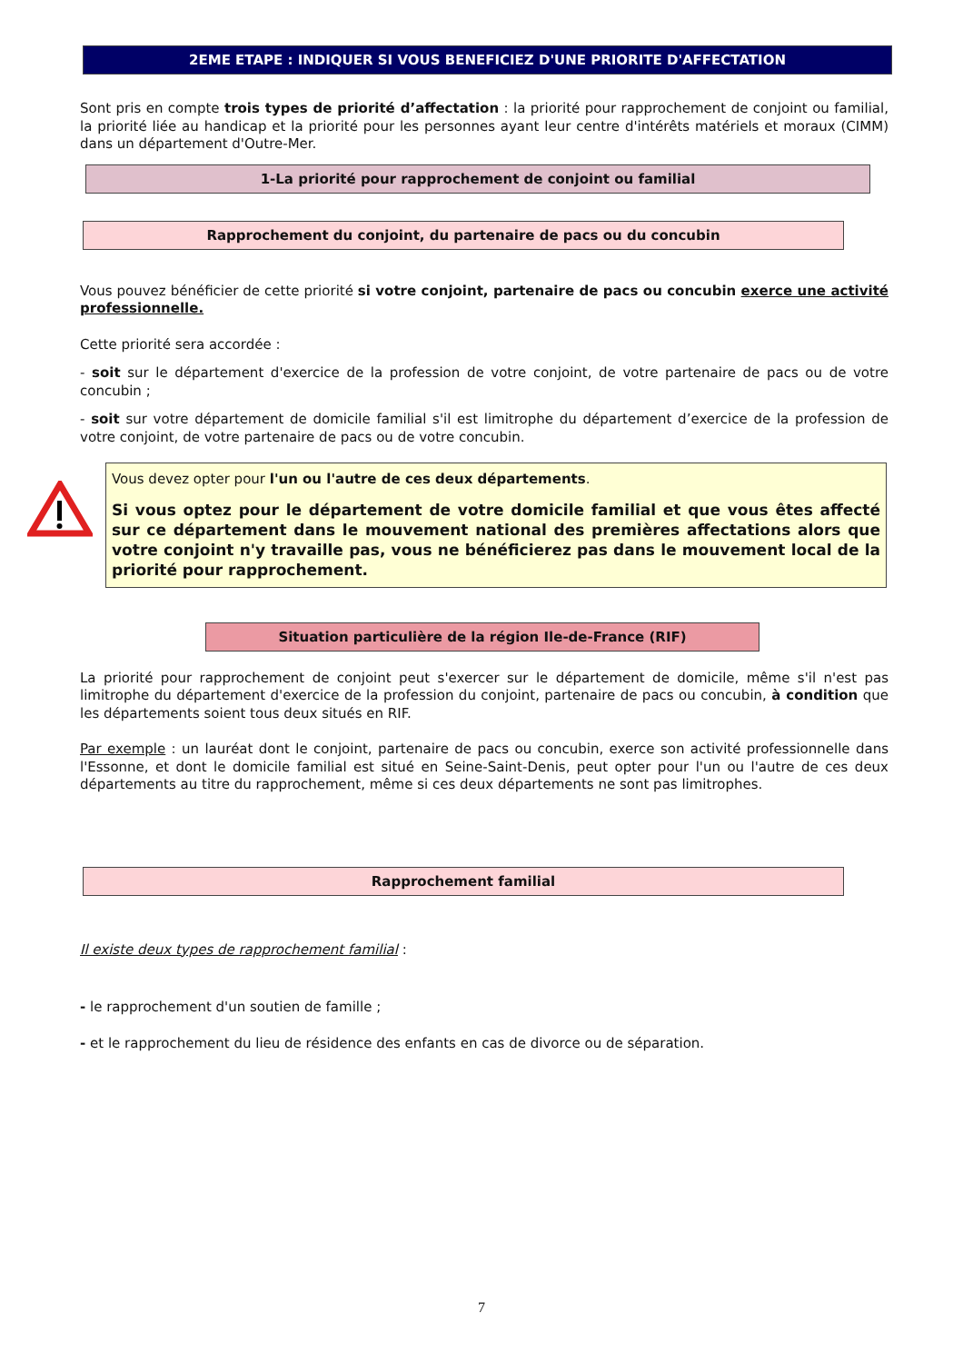2EME ETAPE : INDIQUER SI VOUS BENEFICIEZ D'UNE PRIORITE D'AFFECTATION
Sont pris en compte trois types de priorité d’affectation : la priorité pour rapprochement de conjoint ou familial, la priorité liée au handicap et la priorité pour les personnes ayant leur centre d'intérêts matériels et moraux (CIMM) dans un département d'Outre-Mer.
1-La priorité pour rapprochement de conjoint ou familial
Rapprochement du conjoint, du partenaire de pacs ou du concubin
Vous pouvez bénéficier de cette priorité si votre conjoint, partenaire de pacs ou concubin exerce une activité professionnelle.
Cette priorité sera accordée :
- soit sur le département d'exercice de la profession de votre conjoint, de votre partenaire de pacs ou de votre concubin ;
- soit sur votre département de domicile familial s'il est limitrophe du département d’exercice de la profession de votre conjoint, de votre partenaire de pacs ou de votre concubin.
Vous devez opter pour l'un ou l'autre de ces deux départements.
Si vous optez pour le département de votre domicile familial et que vous êtes affecté sur ce département dans le mouvement national des premières affectations alors que votre conjoint n'y travaille pas, vous ne bénéficierez pas dans le mouvement local de la priorité pour rapprochement.
Situation particulière de la région Ile-de-France (RIF)
La priorité pour rapprochement de conjoint peut s'exercer sur le département de domicile, même s'il n'est pas limitrophe du département d'exercice de la profession du conjoint, partenaire de pacs ou concubin, à condition que les départements soient tous deux situés en RIF.
Par exemple : un lauréat dont le conjoint, partenaire de pacs ou concubin, exerce son activité professionnelle dans l'Essonne, et dont le domicile familial est situé en Seine-Saint-Denis, peut opter pour l'un ou l'autre de ces deux départements au titre du rapprochement, même si ces deux départements ne sont pas limitrophes.
Rapprochement familial
Il existe deux types de rapprochement familial :
- le rapprochement d'un soutien de famille ;
- et le rapprochement du lieu de résidence des enfants en cas de divorce ou de séparation.
7